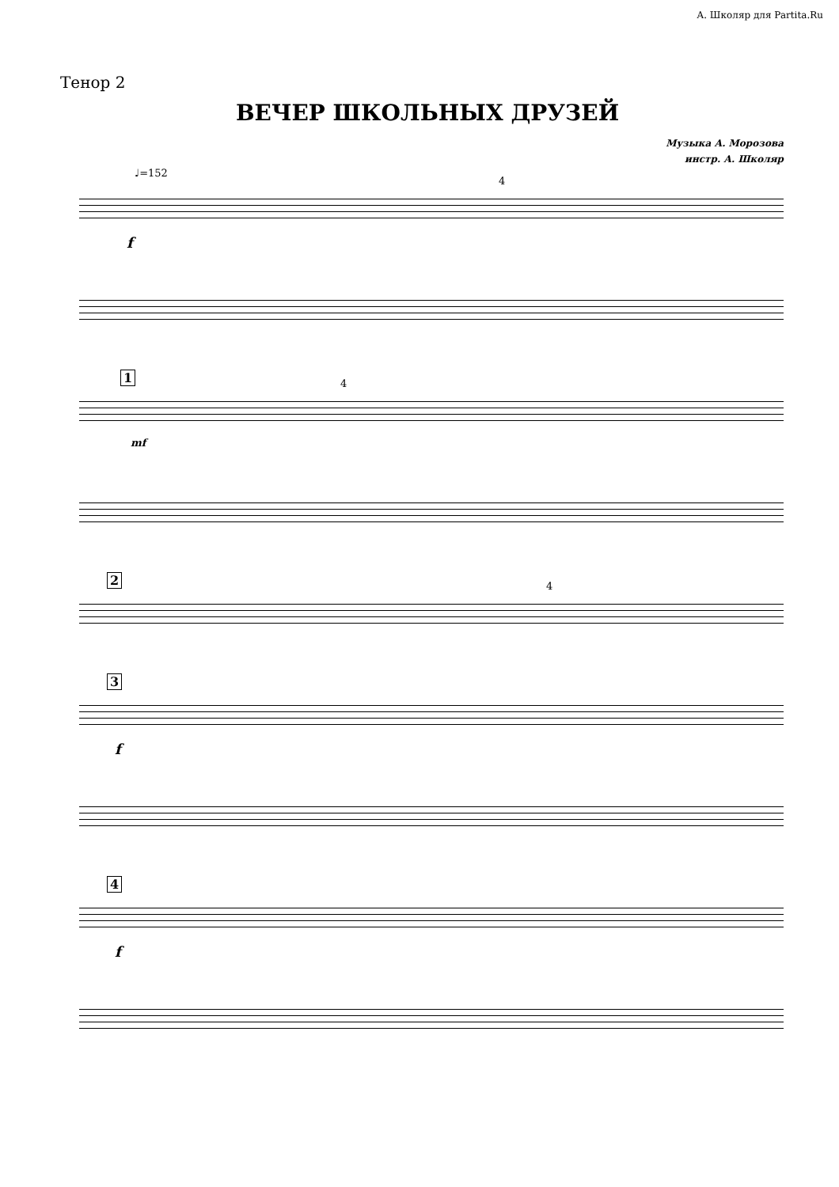А. Школяр для Partita.Ru
Тенор 2
ВЕЧЕР ШКОЛЬНЫХ ДРУЗЕЙ
Музыка А. Морозова
инстр. А. Школяр
♩=152
4
f
1 4
mf
2 4
3
f
4
f